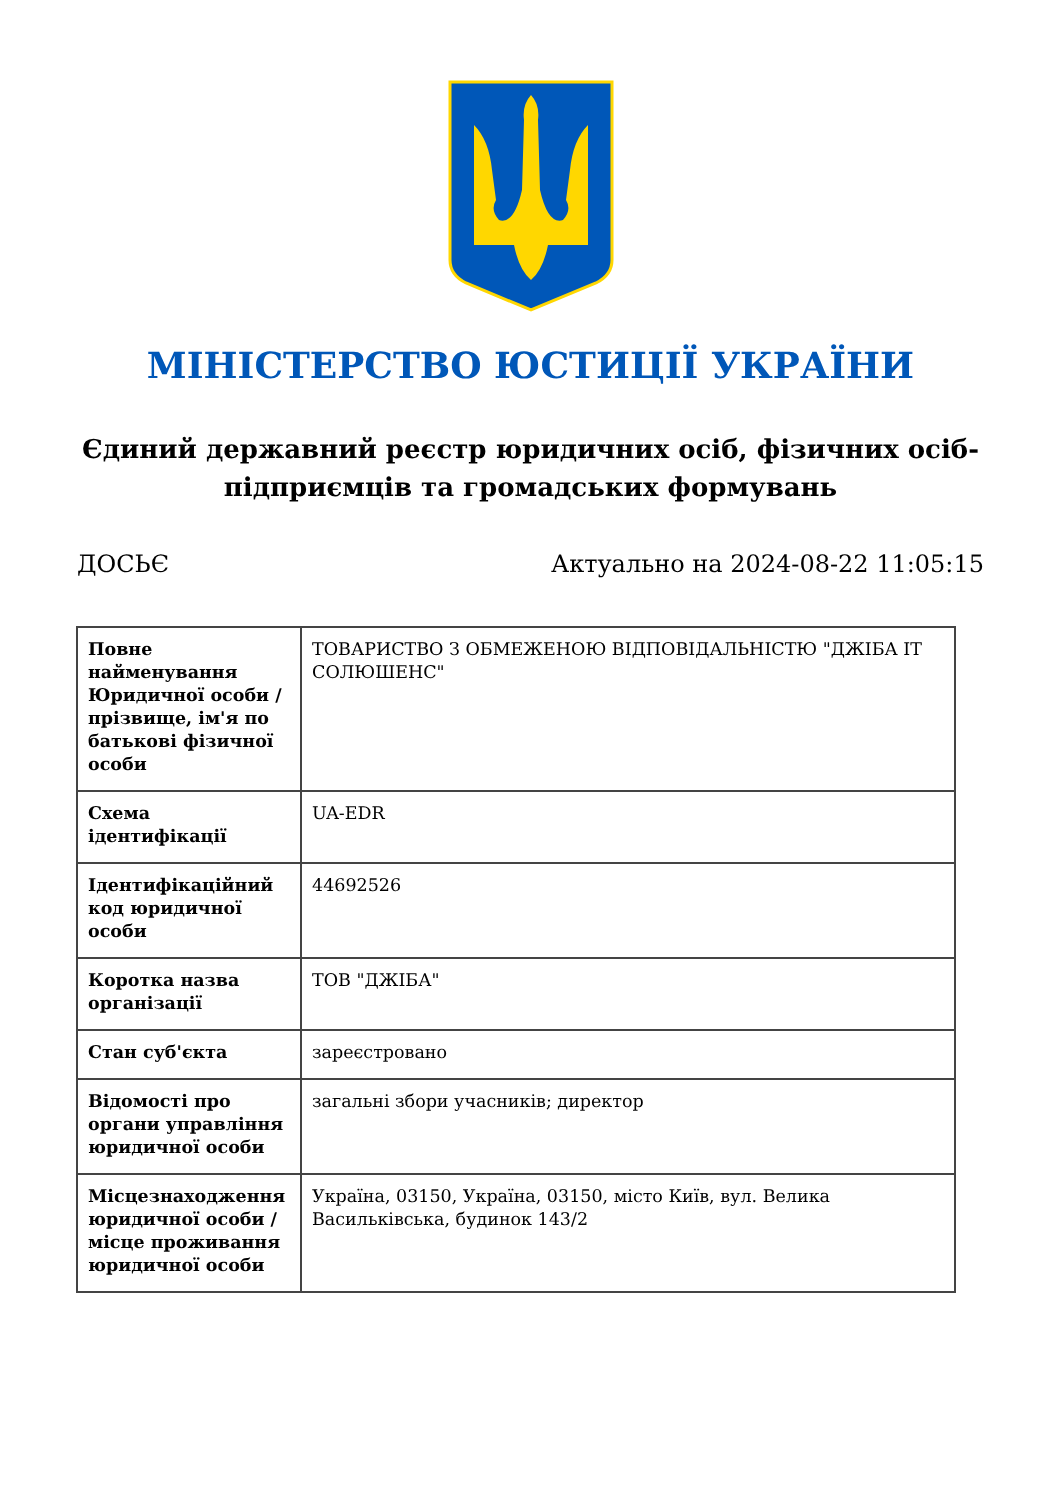МІНІСТЕРСТВО ЮСТИЦІЇ УКРАЇНИ
Єдиний державний реєстр юридичних осіб, фізичних осіб-підприємців та громадських формувань
ДОСЬЄ Актуально на 2024-08-22 11:05:15
| Повне найменування Юридичної особи / прізвище, ім'я по батькові фізичної особи | ТОВАРИСТВО З ОБМЕЖЕНОЮ ВІДПОВІДАЛЬНІСТЮ "ДЖІБА ІТ СОЛЮШЕНС" |
| Схема ідентифікації | UA-EDR |
| Ідентифікаційний код юридичної особи | 44692526 |
| Коротка назва організації | ТОВ "ДЖІБА" |
| Стан суб'єкта | зареєстровано |
| Відомості про органи управління юридичної особи | загальні збори учасників; директор |
| Місцезнаходження юридичної особи / місце проживання юридичної особи | Україна, 03150, Україна, 03150, місто Київ, вул. Велика Васильківська, будинок 143/2 |